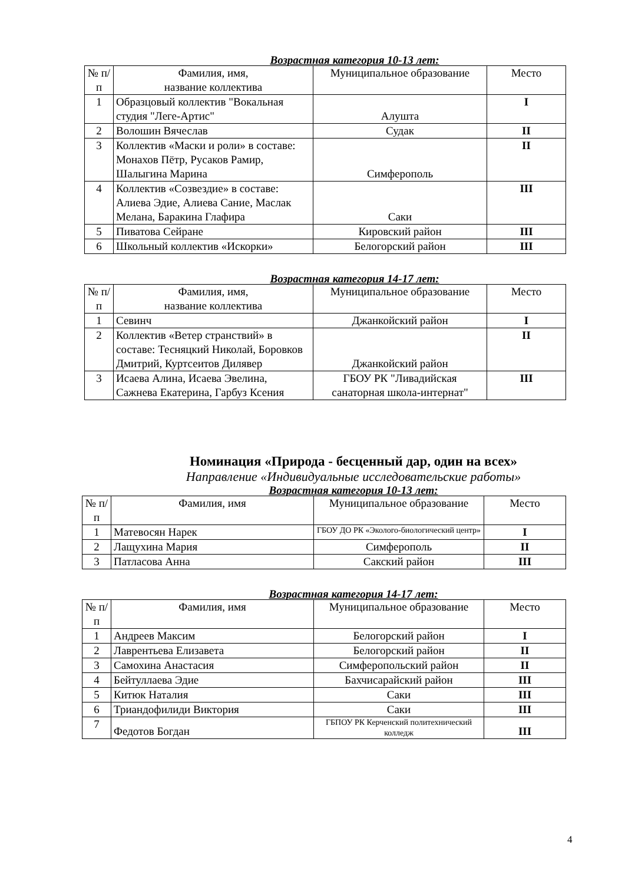Возрастная категория 10-13 лет:
| № п/п | Фамилия, имя, название коллектива | Муниципальное образование | Место |
| --- | --- | --- | --- |
| 1 | Образцовый коллектив "Вокальная студия "Леге-Артис" | Алушта | I |
| 2 | Волошин Вячеслав | Судак | II |
| 3 | Коллектив «Маски и роли» в составе: Монахов Пётр, Русаков Рамир, Шалыгина Марина | Симферополь | II |
| 4 | Коллектив «Созвездие» в составе: Алиева Эдие, Алиева Сание, Маслак Мелана, Баракина Глафира | Саки | III |
| 5 | Пиватова Сейране | Кировский район | III |
| 6 | Школьный коллектив «Искорки» | Белогорский район | III |
Возрастная категория 14-17 лет:
| № п/п | Фамилия, имя, название коллектива | Муниципальное образование | Место |
| --- | --- | --- | --- |
| 1 | Севинч | Джанкойский район | I |
| 2 | Коллектив «Ветер странствий» в составе: Тесняцкий Николай, Боровков Дмитрий, Куртсеитов Дилявер | Джанкойский район | II |
| 3 | Исаева Алина, Исаева Эвелина, Сажнева Екатерина, Гарбуз Ксения | ГБОУ РК "Ливадийская санаторная школа-интернат" | III |
Номинация «Природа - бесценный дар, один на всех»
Направление «Индивидуальные исследовательские работы»
Возрастная категория 10-13 лет:
| № п/п | Фамилия, имя | Муниципальное образование | Место |
| --- | --- | --- | --- |
| 1 | Матевосян Нарек | ГБОУ ДО РК «Эколого-биологический центр» | I |
| 2 | Лащухина Мария | Симферополь | II |
| 3 | Патласова Анна | Сакский район | III |
Возрастная категория 14-17 лет:
| № п/п | Фамилия, имя | Муниципальное образование | Место |
| --- | --- | --- | --- |
| 1 | Андреев Максим | Белогорский район | I |
| 2 | Лаврентьева Елизавета | Белогорский район | II |
| 3 | Самохина Анастасия | Симферопольский район | II |
| 4 | Бейтуллаева Эдие | Бахчисарайский район | III |
| 5 | Китюк Наталия | Саки | III |
| 6 | Триандофилиди Виктория | Саки | III |
| 7 | Федотов Богдан | ГБПОУ РК Керченский политехнический колледж | III |
4